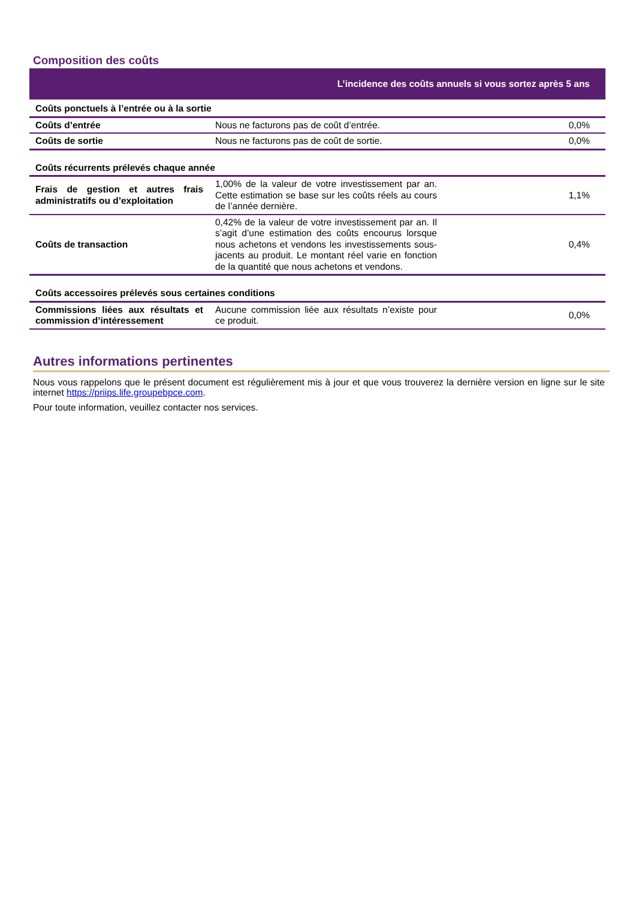Composition des coûts
| L’incidence des coûts annuels si vous sortez après 5 ans | | |
| --- | --- | --- |
| Coûts ponctuels à l’entrée ou à la sortie | | |
| Coûts d’entrée | Nous ne facturons pas de coût d’entrée. | 0,0% |
| Coûts de sortie | Nous ne facturons pas de coût de sortie. | 0,0% |
| Coûts récurrents prélevés chaque année | | |
| Frais de gestion et autres frais administratifs ou d’exploitation | 1,00% de la valeur de votre investissement par an. Cette estimation se base sur les coûts réels au cours de l’année dernière. | 1,1% |
| Coûts de transaction | 0,42% de la valeur de votre investissement par an. Il s’agit d’une estimation des coûts encourus lorsque nous achetons et vendons les investissements sous-jacents au produit. Le montant réel varie en fonction de la quantité que nous achetons et vendons. | 0,4% |
| Coûts accessoires prélevés sous certaines conditions | | |
| Commissions liées aux résultats et commission d’intéressement | Aucune commission liée aux résultats n’existe pour ce produit. | 0,0% |
Autres informations pertinentes
Nous vous rappelons que le présent document est régulièrement mis à jour et que vous trouverez la dernière version en ligne sur le site internet https://priips.life.groupebpce.com.
Pour toute information, veuillez contacter nos services.